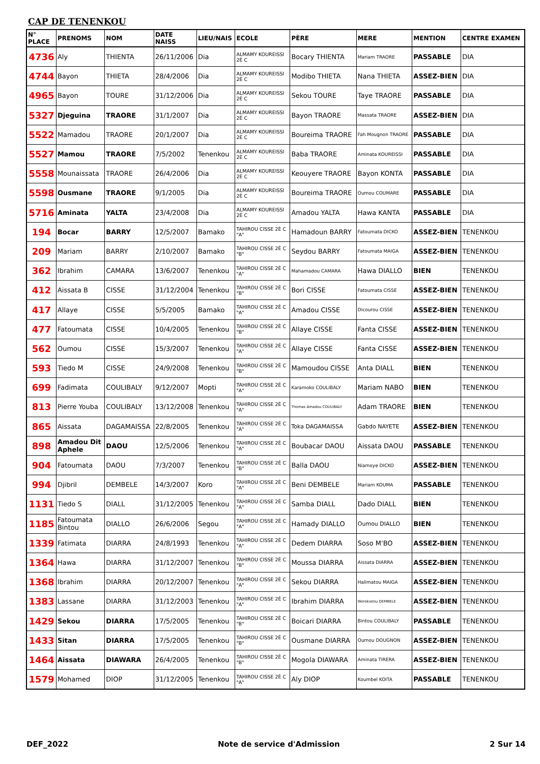CAP DE TENENKOU
| N° PLACE | PRENOMS | NOM | DATE NAISS | LIEU/NAIS | ECOLE | PÈRE | MERE | MENTION | CENTRE EXAMEN |
| --- | --- | --- | --- | --- | --- | --- | --- | --- | --- |
| 4736 | Aly | THIENTA | 26/11/2006 | Dia | ALMAMY KOUREISSI 2È C | Bocary THIENTA | Mariam TRAORE | PASSABLE | DIA |
| 4744 | Bayon | THIETA | 28/4/2006 | Dia | ALMAMY KOUREISSI 2È C | Modibo THIETA | Nana THIETA | ASSEZ-BIEN | DIA |
| 4965 | Bayon | TOURE | 31/12/2006 | Dia | ALMAMY KOUREISSI 2È C | Sekou TOURE | Taye TRAORE | PASSABLE | DIA |
| 5327 | Djeguina | TRAORE | 31/1/2007 | Dia | ALMAMY KOUREISSI 2È C | Bayon TRAORE | Massata TRAORE | ASSEZ-BIEN | DIA |
| 5522 | Mamadou | TRAORE | 20/1/2007 | Dia | ALMAMY KOUREISSI 2È C | Boureima TRAORE | Fah Mougnon TRAORE | PASSABLE | DIA |
| 5527 | Mamou | TRAORE | 7/5/2002 | Tenenkou | ALMAMY KOUREISSI 2È C | Baba TRAORE | Aminata KOUREISSI | PASSABLE | DIA |
| 5558 | Mounaissata | TRAORE | 26/4/2006 | Dia | ALMAMY KOUREISSI 2È C | Keouyere TRAORE | Bayon KONTA | PASSABLE | DIA |
| 5598 | Ousmane | TRAORE | 9/1/2005 | Dia | ALMAMY KOUREISSI 2È C | Boureima TRAORE | Oumou COUMARE | PASSABLE | DIA |
| 5716 | Aminata | YALTA | 23/4/2008 | Dia | ALMAMY KOUREISSI 2È C | Amadou YALTA | Hawa KANTA | PASSABLE | DIA |
| 194 | Bocar | BARRY | 12/5/2007 | Bamako | TAHIROU CISSE 2È C "A" | Hamadoun BARRY | Fatoumata DICKO | ASSEZ-BIEN | TENENKOU |
| 209 | Mariam | BARRY | 2/10/2007 | Bamako | TAHIROU CISSE 2È C "B" | Seydou BARRY | Fatoumata MAIGA | ASSEZ-BIEN | TENENKOU |
| 362 | Ibrahim | CAMARA | 13/6/2007 | Tenenkou | TAHIROU CISSE 2È C "A" | Mahamadou CAMARA | Hawa DIALLO | BIEN | TENENKOU |
| 412 | Aissata B | CISSE | 31/12/2004 | Tenenkou | TAHIROU CISSE 2È C "B" | Bori CISSE | Fatoumata CISSE | ASSEZ-BIEN | TENENKOU |
| 417 | Allaye | CISSE | 5/5/2005 | Bamako | TAHIROU CISSE 2È C "A" | Amadou CISSE | Dicourou CISSE | ASSEZ-BIEN | TENENKOU |
| 477 | Fatoumata | CISSE | 10/4/2005 | Tenenkou | TAHIROU CISSE 2È C "B" | Allaye CISSE | Fanta CISSE | ASSEZ-BIEN | TENENKOU |
| 562 | Oumou | CISSE | 15/3/2007 | Tenenkou | TAHIROU CISSE 2È C "A" | Allaye CISSE | Fanta CISSE | ASSEZ-BIEN | TENENKOU |
| 593 | Tiedo M | CISSE | 24/9/2008 | Tenenkou | TAHIROU CISSE 2È C "B" | Mamoudou CISSE | Anta DIALL | BIEN | TENENKOU |
| 699 | Fadimata | COULIBALY | 9/12/2007 | Mopti | TAHIROU CISSE 2È C "A" | Karamoko COULIBALY | Mariam NABO | BIEN | TENENKOU |
| 813 | Pierre Youba | COULIBALY | 13/12/2008 | Tenenkou | TAHIROU CISSE 2È C "A" | Thomas Amadou COULIBALY | Adam TRAORE | BIEN | TENENKOU |
| 865 | Aissata | DAGAMAISSA | 22/8/2005 | Tenenkou | TAHIROU CISSE 2È C "A" | Toka DAGAMAISSA | Gabdo NAYETE | ASSEZ-BIEN | TENENKOU |
| 898 | Amadou Dit Aphele | DAOU | 12/5/2006 | Tenenkou | TAHIROU CISSE 2È C "A" | Boubacar DAOU | Aissata DAOU | PASSABLE | TENENKOU |
| 904 | Fatoumata | DAOU | 7/3/2007 | Tenenkou | TAHIROU CISSE 2È C "B" | Balla DAOU | Niamoye DICKO | ASSEZ-BIEN | TENENKOU |
| 994 | Djibril | DEMBELE | 14/3/2007 | Koro | TAHIROU CISSE 2È C "A" | Beni DEMBELE | Mariam KOUMA | PASSABLE | TENENKOU |
| 1131 | Tiedo S | DIALL | 31/12/2005 | Tenenkou | TAHIROU CISSE 2È C "A" | Samba DIALL | Dado DIALL | BIEN | TENENKOU |
| 1185 | Fatoumata Bintou | DIALLO | 26/6/2006 | Segou | TAHIROU CISSE 2È C "A" | Hamady DIALLO | Oumou DIALLO | BIEN | TENENKOU |
| 1339 | Fatimata | DIARRA | 24/8/1993 | Tenenkou | TAHIROU CISSE 2È C "A" | Dedem DIARRA | Soso M'BO | ASSEZ-BIEN | TENENKOU |
| 1364 | Hawa | DIARRA | 31/12/2007 | Tenenkou | TAHIROU CISSE 2È C "B" | Moussa DIARRA | Aissata DIARRA | ASSEZ-BIEN | TENENKOU |
| 1368 | Ibrahim | DIARRA | 20/12/2007 | Tenenkou | TAHIROU CISSE 2È C "A" | Sekou DIARRA | Halimatou MAIGA | ASSEZ-BIEN | TENENKOU |
| 1383 | Lassane | DIARRA | 31/12/2003 | Tenenkou | TAHIROU CISSE 2È C "A" | Ibrahim DIARRA | Worokiatou DEMBELE | ASSEZ-BIEN | TENENKOU |
| 1429 | Sekou | DIARRA | 17/5/2005 | Tenenkou | TAHIROU CISSE 2È C "B" | Boicari DIARRA | Bintou COULIBALY | PASSABLE | TENENKOU |
| 1433 | Sitan | DIARRA | 17/5/2005 | Tenenkou | TAHIROU CISSE 2È C "B" | Ousmane DIARRA | Oumou DOUGNON | ASSEZ-BIEN | TENENKOU |
| 1464 | Aissata | DIAWARA | 26/4/2005 | Tenenkou | TAHIROU CISSE 2È C "B" | Mogola DIAWARA | Aminata TIRERA | ASSEZ-BIEN | TENENKOU |
| 1579 | Mohamed | DIOP | 31/12/2005 | Tenenkou | TAHIROU CISSE 2È C "A" | Aly DIOP | Koumbel KOITA | PASSABLE | TENENKOU |
DEF_2022 Note de service d'Admission 2 Sur 14